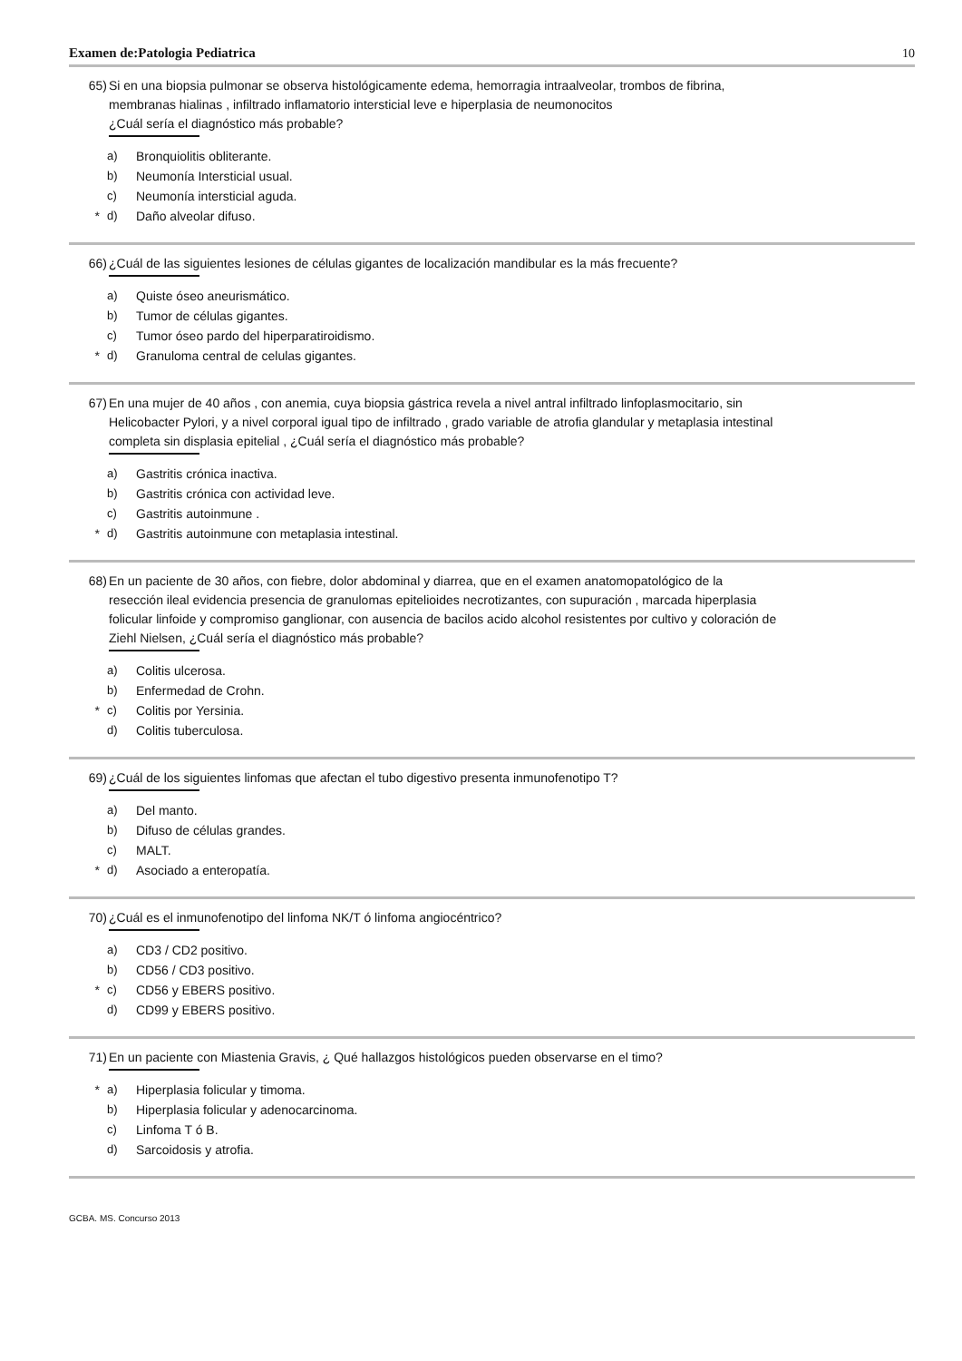Examen de:Patologia Pediatrica 10
65) Si en una biopsia pulmonar se observa histológicamente edema, hemorragia intraalveolar, trombos de fibrina, membranas hialinas , infiltrado inflamatorio intersticial leve e hiperplasia de neumonocitos
¿Cuál sería el diagnóstico más probable?
a) Bronquiolitis obliterante.
b) Neumonía Intersticial usual.
c) Neumonía intersticial aguda.
* d) Daño alveolar difuso.
66) ¿Cuál de las siguientes lesiones de células gigantes de localización mandibular es la más frecuente?
a) Quiste óseo aneurismático.
b) Tumor de células gigantes.
c) Tumor óseo pardo del hiperparatiroidismo.
* d) Granuloma central de celulas gigantes.
67) En una mujer de 40 años , con anemia, cuya biopsia gástrica revela a nivel antral infiltrado linfoplasmocitario, sin Helicobacter Pylori, y a nivel corporal igual tipo de infiltrado , grado variable de atrofia glandular y metaplasia intestinal completa sin displasia epitelial , ¿Cuál sería el diagnóstico más probable?
a) Gastritis crónica inactiva.
b) Gastritis crónica con actividad leve.
c) Gastritis autoinmune .
* d) Gastritis autoinmune con metaplasia intestinal.
68) En un paciente de 30 años, con fiebre, dolor abdominal y diarrea, que en el examen anatomopatológico de la resección ileal evidencia presencia de granulomas epitelioides necrotizantes, con supuración , marcada hiperplasia folicular linfoide y compromiso ganglionar, con ausencia de bacilos acido alcohol resistentes por cultivo y coloración de Ziehl Nielsen, ¿Cuál sería el diagnóstico más probable?
a) Colitis ulcerosa.
b) Enfermedad de Crohn.
* c) Colitis por Yersinia.
d) Colitis tuberculosa.
69) ¿Cuál de los siguientes linfomas que afectan el tubo digestivo presenta inmunofenotipo T?
a) Del manto.
b) Difuso de células grandes.
c) MALT.
* d) Asociado a enteropatía.
70) ¿Cuál es el inmunofenotipo del linfoma NK/T ó linfoma angiocéntrico?
a) CD3 / CD2 positivo.
b) CD56 / CD3 positivo.
* c) CD56 y EBERS positivo.
d) CD99 y EBERS positivo.
71) En un paciente con Miastenia Gravis, ¿ Qué hallazgos histológicos pueden observarse en el timo?
* a) Hiperplasia folicular y timoma.
b) Hiperplasia folicular y adenocarcinoma.
c) Linfoma T ó B.
d) Sarcoidosis y atrofia.
GCBA. MS. Concurso 2013